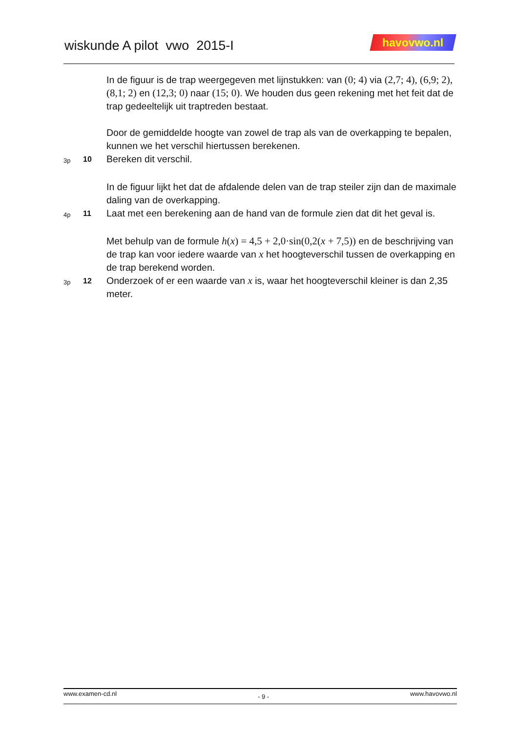wiskunde A pilot vwo 2015-I
havovwo.nl
In de figuur is de trap weergegeven met lijnstukken: van (0; 4) via (2,7; 4), (6,9; 2), (8,1; 2) en (12,3; 0) naar (15; 0). We houden dus geen rekening met het feit dat de trap gedeeltelijk uit traptreden bestaat.
Door de gemiddelde hoogte van zowel de trap als van de overkapping te bepalen, kunnen we het verschil hiertussen berekenen.
3p
10
Bereken dit verschil.
In de figuur lijkt het dat de afdalende delen van de trap steiler zijn dan de maximale daling van de overkapping.
4p
11
Laat met een berekening aan de hand van de formule zien dat dit het geval is.
Met behulp van de formule h(x) = 4,5 + 2,0·sin(0,2(x + 7,5)) en de beschrijving van de trap kan voor iedere waarde van x het hoogteverschil tussen de overkapping en de trap berekend worden.
3p
12
Onderzoek of er een waarde van x is, waar het hoogteverschil kleiner is dan 2,35 meter.
www.examen-cd.nl - 9 - www.havovwo.nl